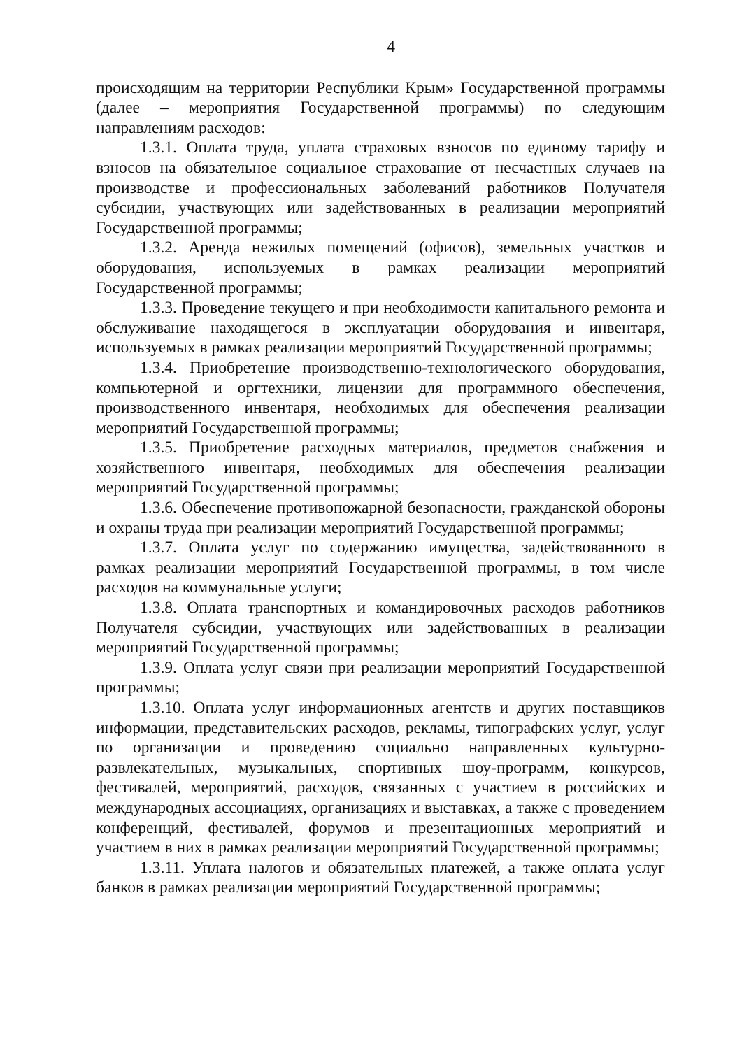4
происходящим на территории Республики Крым» Государственной программы (далее – мероприятия Государственной программы) по следующим направлениям расходов:
1.3.1. Оплата труда, уплата страховых взносов по единому тарифу и взносов на обязательное социальное страхование от несчастных случаев на производстве и профессиональных заболеваний работников Получателя субсидии, участвующих или задействованных в реализации мероприятий Государственной программы;
1.3.2. Аренда нежилых помещений (офисов), земельных участков и оборудования, используемых в рамках реализации мероприятий Государственной программы;
1.3.3. Проведение текущего и при необходимости капитального ремонта и обслуживание находящегося в эксплуатации оборудования и инвентаря, используемых в рамках реализации мероприятий Государственной программы;
1.3.4. Приобретение производственно-технологического оборудования, компьютерной и оргтехники, лицензии для программного обеспечения, производственного инвентаря, необходимых для обеспечения реализации мероприятий Государственной программы;
1.3.5. Приобретение расходных материалов, предметов снабжения и хозяйственного инвентаря, необходимых для обеспечения реализации мероприятий Государственной программы;
1.3.6. Обеспечение противопожарной безопасности, гражданской обороны и охраны труда при реализации мероприятий Государственной программы;
1.3.7. Оплата услуг по содержанию имущества, задействованного в рамках реализации мероприятий Государственной программы, в том числе расходов на коммунальные услуги;
1.3.8. Оплата транспортных и командировочных расходов работников Получателя субсидии, участвующих или задействованных в реализации мероприятий Государственной программы;
1.3.9. Оплата услуг связи при реализации мероприятий Государственной программы;
1.3.10. Оплата услуг информационных агентств и других поставщиков информации, представительских расходов, рекламы, типографских услуг, услуг по организации и проведению социально направленных культурно-развлекательных, музыкальных, спортивных шоу-программ, конкурсов, фестивалей, мероприятий, расходов, связанных с участием в российских и международных ассоциациях, организациях и выставках, а также с проведением конференций, фестивалей, форумов и презентационных мероприятий и участием в них в рамках реализации мероприятий Государственной программы;
1.3.11. Уплата налогов и обязательных платежей, а также оплата услуг банков в рамках реализации мероприятий Государственной программы;